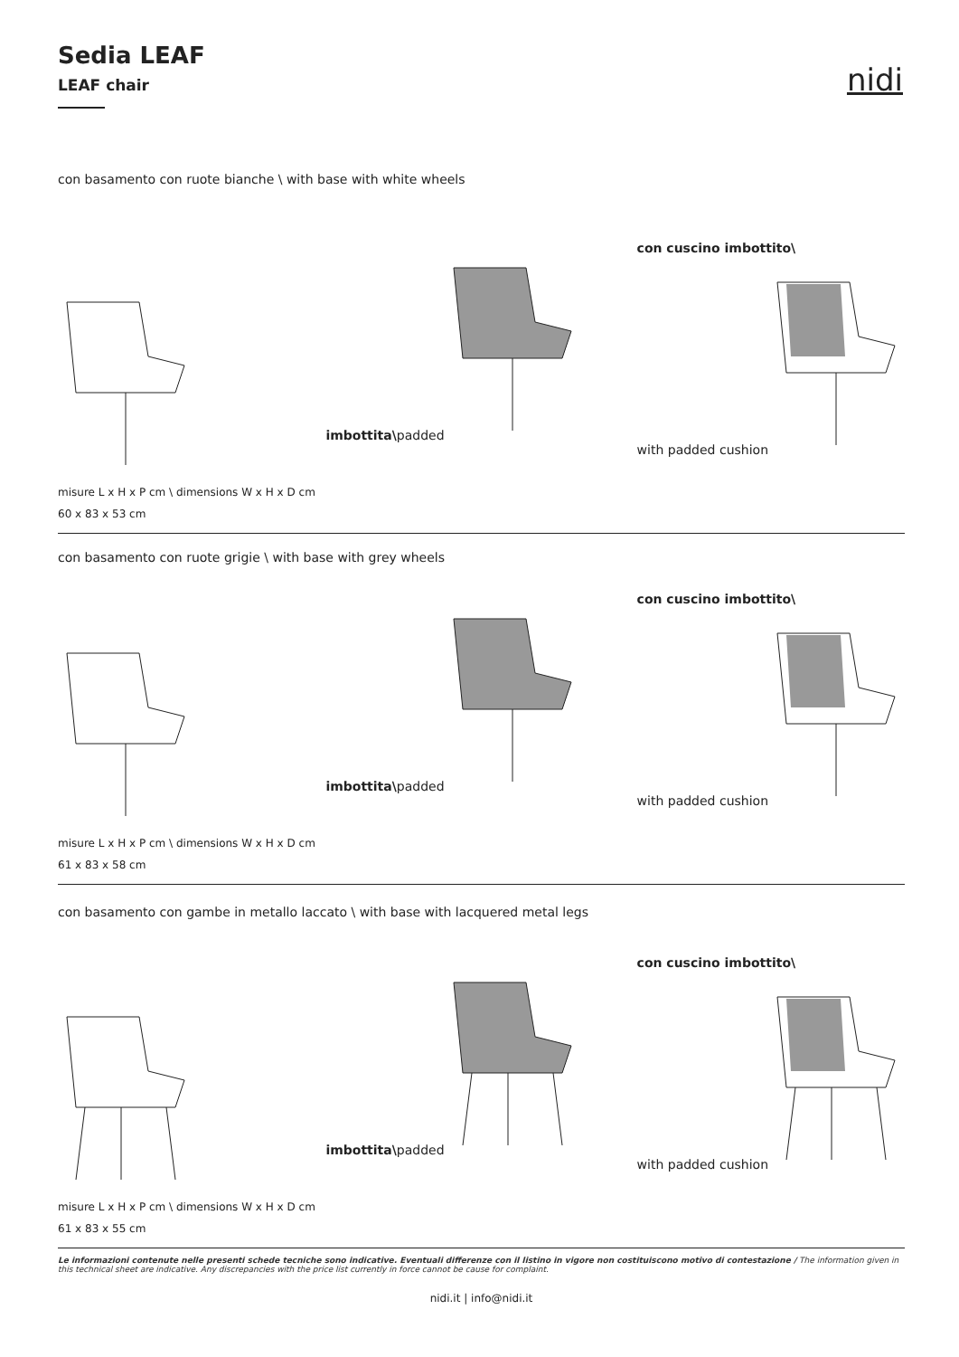Sedia LEAF
LEAF chair
nidi
con basamento con ruote bianche \ with base with white wheels
imbottita\padded con cuscino imbottito\
with padded cushion
misure L x H x P cm \ dimensions W x H x D cm
60 x 83 x 53 cm
con basamento con ruote grigie \ with base with grey wheels
imbottita\padded con cuscino imbottito\
with padded cushion
misure L x H x P cm \ dimensions W x H x D cm
61 x 83 x 58 cm
con basamento con gambe in metallo laccato \ with base with lacquered metal legs
imbottita\padded con cuscino imbottito\
with padded cushion
misure L x H x P cm \ dimensions W x H x D cm
61 x 83 x 55 cm
Le informazioni contenute nelle presenti schede tecniche sono indicative. Eventuali differenze con il listino in vigore non costituiscono motivo di contestazione / The information given in this technical sheet are indicative. Any discrepancies with the price list currently in force cannot be cause for complaint.
nidi.it | info@nidi.it